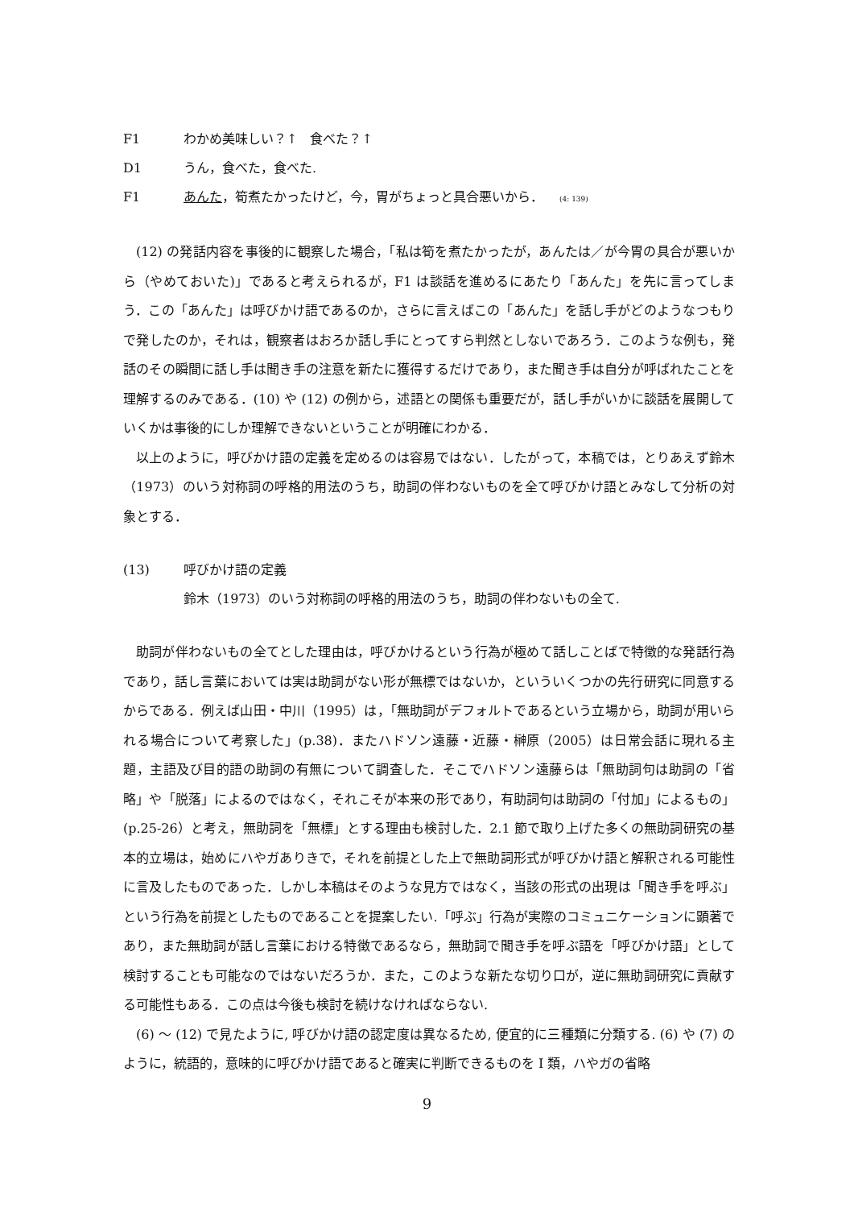F1 わかめ美味しい？↑　食べた？↑
D1 うん，食べた，食べた.
F1 あんた，筍煮たかったけど，今，胃がちょっと具合悪いから． (4: 139)
(12) の発話内容を事後的に観察した場合，「私は筍を煮たかったが，あんたは／が今胃の具合が悪いから（やめておいた)」であると考えられるが，F1 は談話を進めるにあたり「あんた」を先に言ってしまう．この「あんた」は呼びかけ語であるのか，さらに言えばこの「あんた」を話し手がどのようなつもりで発したのか，それは，観察者はおろか話し手にとってすら判然としないであろう．このような例も，発話のその瞬間に話し手は聞き手の注意を新たに獲得するだけであり，また聞き手は自分が呼ばれたことを理解するのみである．(10) や (12) の例から，述語との関係も重要だが，話し手がいかに談話を展開していくかは事後的にしか理解できないということが明確にわかる．
以上のように，呼びかけ語の定義を定めるのは容易ではない．したがって，本稿では，とりあえず鈴木（1973）のいう対称詞の呼格的用法のうち，助詞の伴わないものを全て呼びかけ語とみなして分析の対象とする．
(13) 呼びかけ語の定義
鈴木（1973）のいう対称詞の呼格的用法のうち，助詞の伴わないもの全て.
助詞が伴わないもの全てとした理由は，呼びかけるという行為が極めて話しことばで特徴的な発話行為であり，話し言葉においては実は助詞がない形が無標ではないか，といういくつかの先行研究に同意するからである．例えば山田・中川（1995）は，「無助詞がデフォルトであるという立場から，助詞が用いられる場合について考察した」(p.38)．またハドソン遠藤・近藤・榊原（2005）は日常会話に現れる主題，主語及び目的語の助詞の有無について調査した．そこでハドソン遠藤らは「無助詞句は助詞の「省略」や「脱落」によるのではなく，それこそが本来の形であり，有助詞句は助詞の「付加」によるもの」(p.25-26）と考え，無助詞を「無標」とする理由も検討した．2.1 節で取り上げた多くの無助詞研究の基本的立場は，始めにハやガありきで，それを前提とした上で無助詞形式が呼びかけ語と解釈される可能性に言及したものであった．しかし本稿はそのような見方ではなく，当該の形式の出現は「聞き手を呼ぶ」という行為を前提としたものであることを提案したい.「呼ぶ」行為が実際のコミュニケーションに顕著であり，また無助詞が話し言葉における特徴であるなら，無助詞で聞き手を呼ぶ語を「呼びかけ語」として検討することも可能なのではないだろうか．また，このような新たな切り口が，逆に無助詞研究に貢献する可能性もある．この点は今後も検討を続けなければならない.
(6) ～ (12) で見たように, 呼びかけ語の認定度は異なるため, 便宜的に三種類に分類する. (6) や (7) のように，統語的，意味的に呼びかけ語であると確実に判断できるものを I 類，ハやガの省略
9